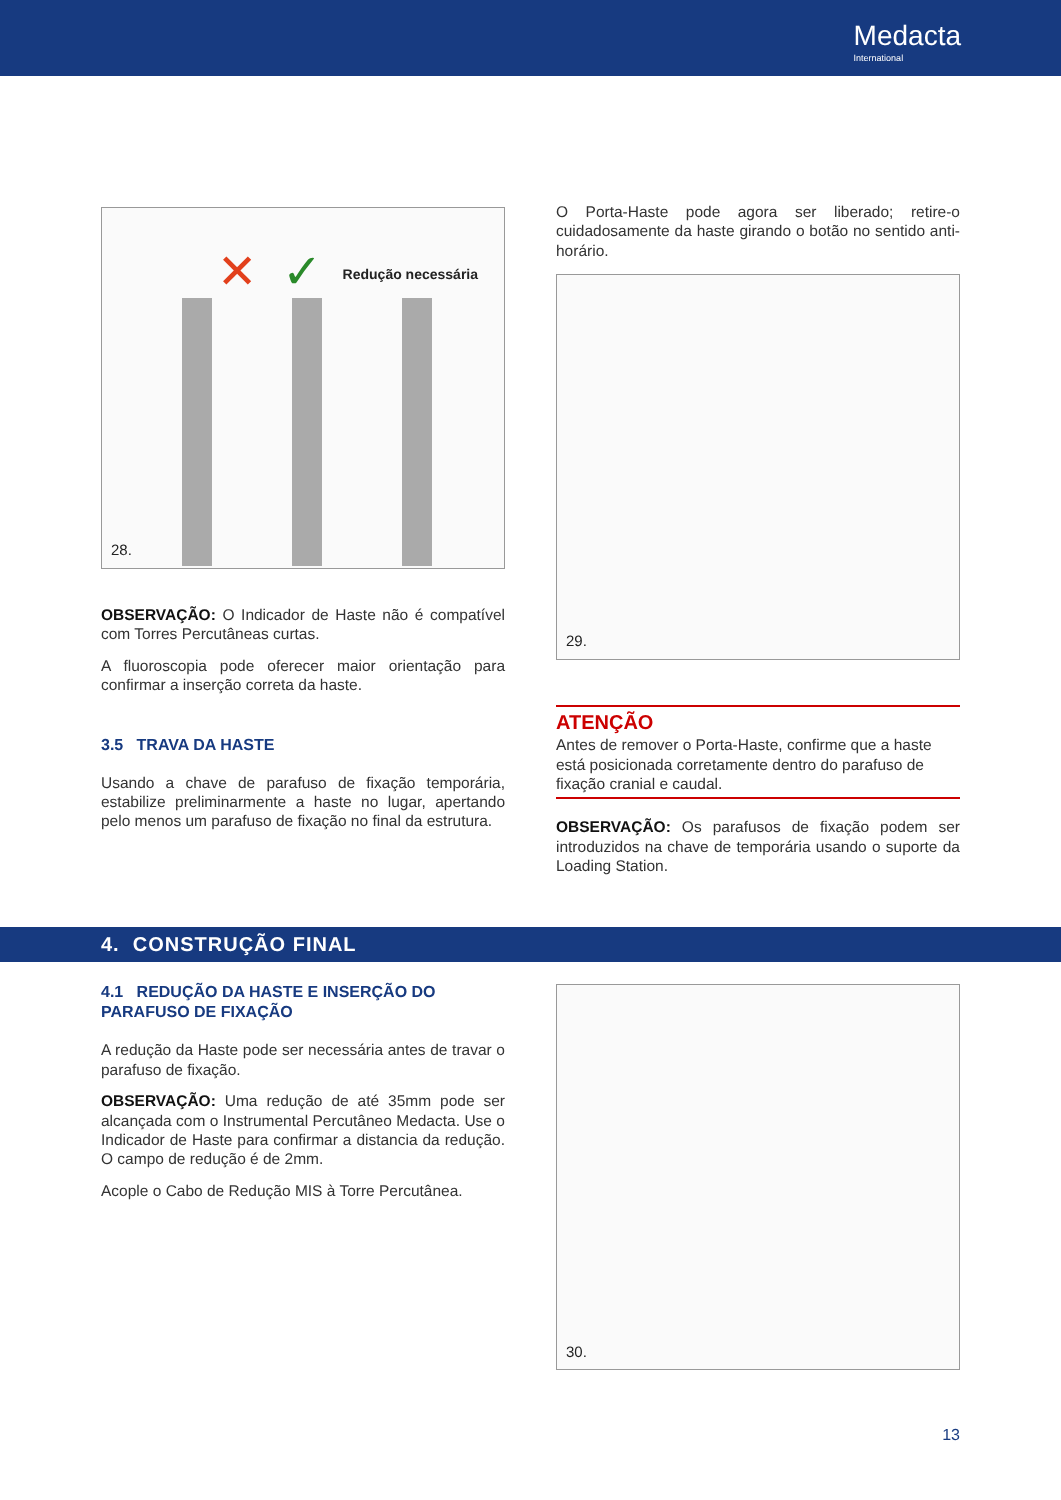Medacta
International
Redução necessária
✕
✓
28.
OBSERVAÇÃO: O Indicador de Haste não é compatível com Torres Percutâneas curtas.
A fluoroscopia pode oferecer maior orientação para confirmar a inserção correta da haste.
3.5 TRAVA DA HASTE
Usando a chave de parafuso de fixação temporária, estabilize preliminarmente a haste no lugar, apertando pelo menos um parafuso de fixação no final da estrutura.
O Porta-Haste pode agora ser liberado; retire-o cuidadosamente da haste girando o botão no sentido anti-horário.
29.
ATENÇÃO
Antes de remover o Porta-Haste, confirme que a haste está posicionada corretamente dentro do parafuso de fixação cranial e caudal.
OBSERVAÇÃO: Os parafusos de fixação podem ser introduzidos na chave de temporária usando o suporte da Loading Station.
4. CONSTRUÇÃO FINAL
4.1 REDUÇÃO DA HASTE E INSERÇÃO DO PARAFUSO DE FIXAÇÃO
A redução da Haste pode ser necessária antes de travar o parafuso de fixação.
OBSERVAÇÃO: Uma redução de até 35mm pode ser alcançada com o Instrumental Percutâneo Medacta. Use o Indicador de Haste para confirmar a distancia da redução. O campo de redução é de 2mm.
Acople o Cabo de Redução MIS à Torre Percutânea.
30.
13